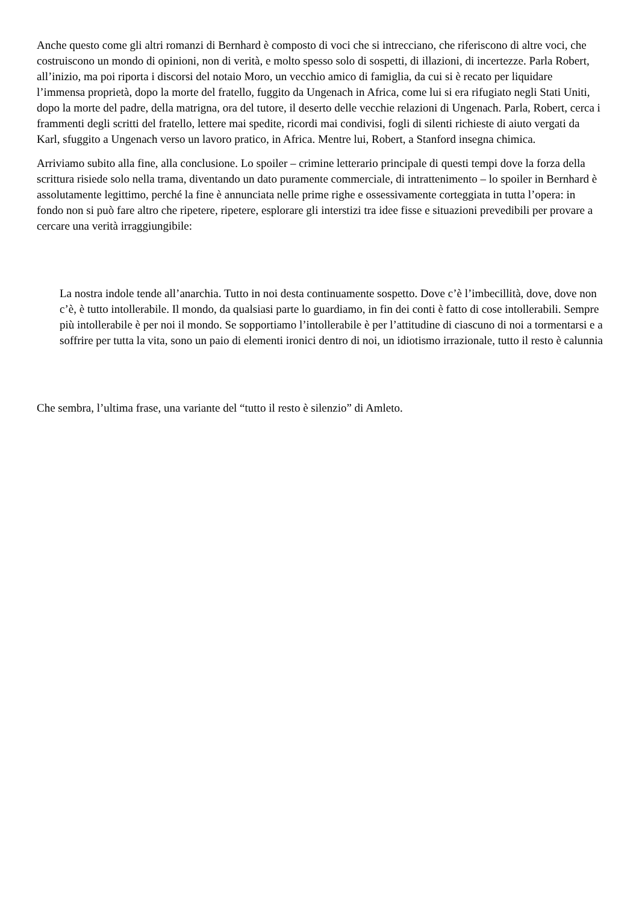Anche questo come gli altri romanzi di Bernhard è composto di voci che si intrecciano, che riferiscono di altre voci, che costruiscono un mondo di opinioni, non di verità, e molto spesso solo di sospetti, di illazioni, di incertezze. Parla Robert, all’inizio, ma poi riporta i discorsi del notaio Moro, un vecchio amico di famiglia, da cui si è recato per liquidare l’immensa proprietà, dopo la morte del fratello, fuggito da Ungenach in Africa, come lui si era rifugiato negli Stati Uniti, dopo la morte del padre, della matrigna, ora del tutore, il deserto delle vecchie relazioni di Ungenach. Parla, Robert, cerca i frammenti degli scritti del fratello, lettere mai spedite, ricordi mai condivisi, fogli di silenti richieste di aiuto vergati da Karl, sfuggito a Ungenach verso un lavoro pratico, in Africa. Mentre lui, Robert, a Stanford insegna chimica.
Arriviamo subito alla fine, alla conclusione. Lo spoiler – crimine letterario principale di questi tempi dove la forza della scrittura risiede solo nella trama, diventando un dato puramente commerciale, di intrattenimento – lo spoiler in Bernhard è assolutamente legittimo, perché la fine è annunciata nelle prime righe e ossessivamente corteggiata in tutta l’opera: in fondo non si può fare altro che ripetere, ripetere, esplorare gli interstizi tra idee fisse e situazioni prevedibili per provare a cercare una verità irraggiungibile:
La nostra indole tende all’anarchia. Tutto in noi desta continuamente sospetto. Dove c’è l’imbecillità, dove, dove non c’è, è tutto intollerabile. Il mondo, da qualsiasi parte lo guardiamo, in fin dei conti è fatto di cose intollerabili. Sempre più intollerabile è per noi il mondo. Se sopportiamo l’intollerabile è per l’attitudine di ciascuno di noi a tormentarsi e a soffrire per tutta la vita, sono un paio di elementi ironici dentro di noi, un idiotismo irrazionale, tutto il resto è calunnia
Che sembra, l’ultima frase, una variante del “tutto il resto è silenzio” di Amleto.